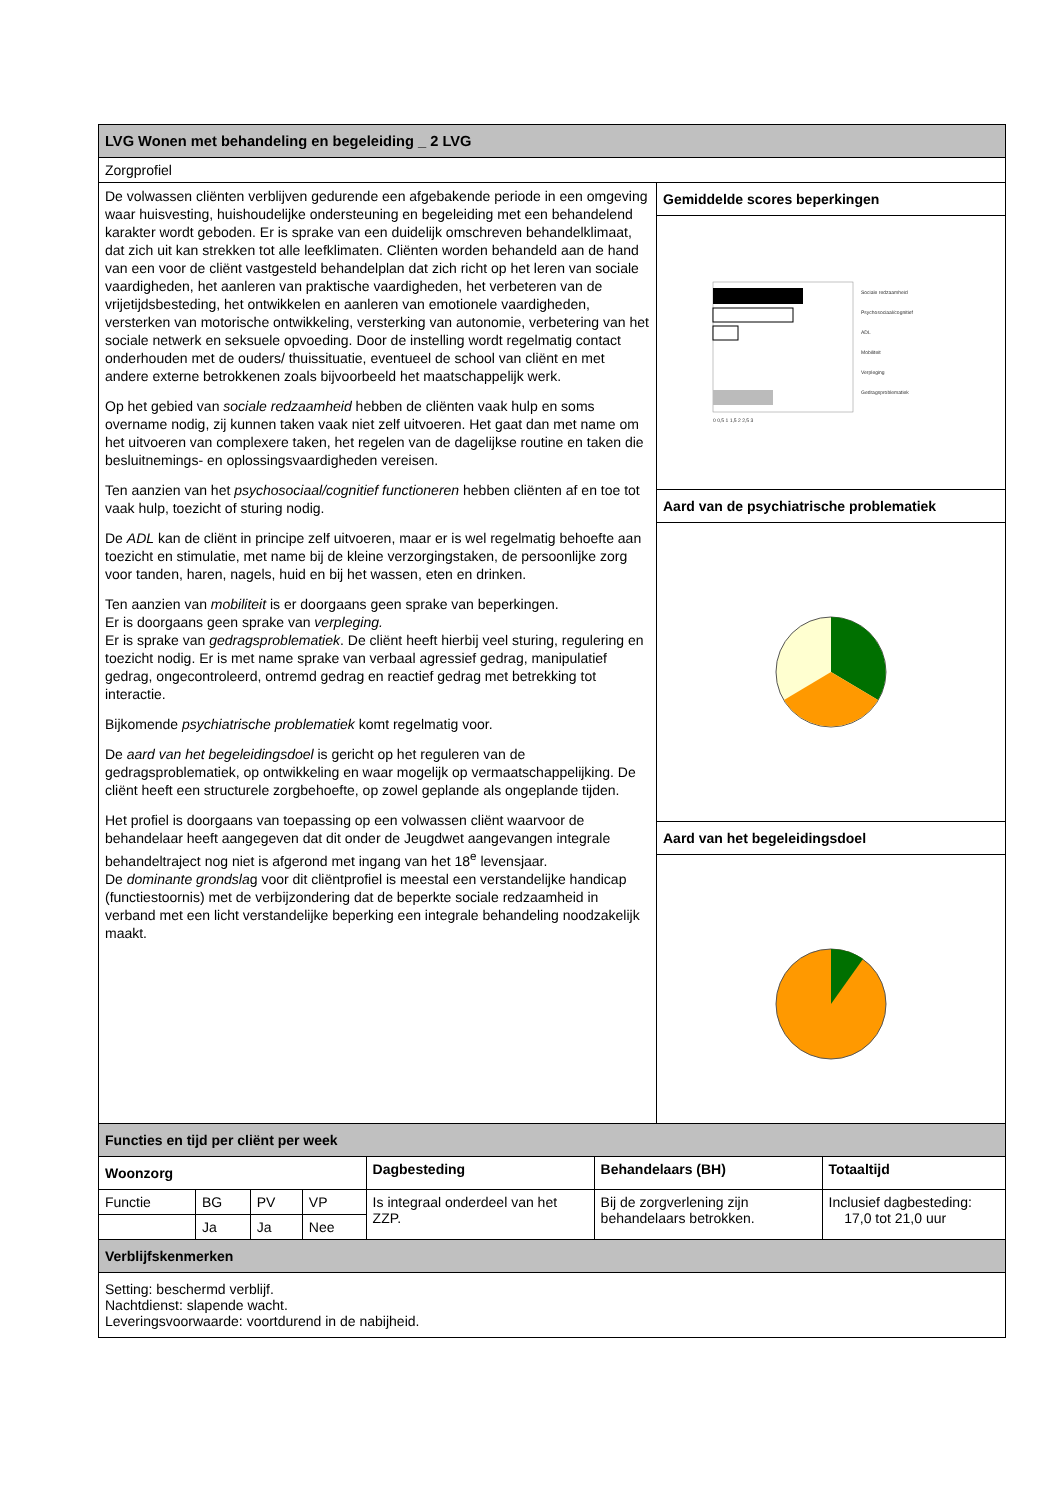| LVG Wonen met behandeling en begeleiding _ 2 LVG | |
| Zorgprofiel | |
| De volwassen cliënten verblijven gedurende een afgebakende periode in een omgeving waar huisvesting, huishoudelijke ondersteuning en begeleiding met een behandelend karakter wordt geboden. Er is sprake van een duidelijk omschreven behandelklimaat, dat zich uit kan strekken tot alle leefklimaten. Cliënten worden behandeld aan de hand van een voor de cliënt vastgesteld behandelplan dat zich richt op het leren van sociale vaardigheden, het aanleren van praktische vaardigheden, het verbeteren van de vrijetijdsbesteding, het ontwikkelen en aanleren van emotionele vaardigheden, versterken van motorische ontwikkeling, versterking van autonomie, verbetering van het sociale netwerk en seksuele opvoeding. Door de instelling wordt regelmatig contact onderhouden met de ouders/ thuissituatie, eventueel de school van cliënt en met andere externe betrokkenen zoals bijvoorbeeld het maatschappelijk werk. Op het gebied van sociale redzaamheid hebben de cliënten vaak hulp en soms overname nodig, zij kunnen taken vaak niet zelf uitvoeren. Het gaat dan met name om het uitvoeren van complexere taken, het regelen van de dagelijkse routine en taken die besluitnemings- en oplossingsvaardigheden vereisen. Ten aanzien van het psychosociaal/cognitief functioneren hebben cliënten af en toe tot vaak hulp, toezicht of sturing nodig. De ADL kan de cliënt in principe zelf uitvoeren, maar er is wel regelmatig behoefte aan toezicht en stimulatie, met name bij de kleine verzorgingstaken, de persoonlijke zorg voor tanden, haren, nagels, huid en bij het wassen, eten en drinken. Ten aanzien van mobiliteit is er doorgaans geen sprake van beperkingen. Er is doorgaans geen sprake van verpleging. Er is sprake van gedragsproblematiek . De cliënt heeft hierbij veel sturing, regulering en toezicht nodig. Er is met name sprake van verbaal agressief gedrag, manipulatief gedrag, ongecontroleerd, ontremd gedrag en reactief gedrag met betrekking tot interactie. Bijkomende psychiatrische problematiek komt regelmatig voor. De aard van het begeleidingsdoel is gericht op het reguleren van de gedragsproblematiek, op ontwikkeling en waar mogelijk op vermaatschappelijking. De cliënt heeft een structurele zorgbehoefte, op zowel geplande als ongeplande tijden. Het profiel is doorgaans van toepassing op een volwassen cliënt waarvoor de behandelaar heeft aangegeven dat dit onder de Jeugdwet aangevangen integrale behandeltraject nog niet is afgerond met ingang van het 18<sup>e</sup> levensjaar. De dominante grondsla g voor dit cliëntprofiel is meestal een verstandelijke handicap (functiestoornis) met de verbijzondering dat de beperkte sociale redzaamheid in verband met een licht verstandelijke beperking een integrale behandeling noodzakelijk maakt. | Gemiddelde scores beperkingen |
| | Sociale redzaamheid Psychosociaal/cognitief ADL Mobiliteit Verpleging Gedragsproblematiek 0 0,5 1 1,5 2 2,5 3 |
| | Aard van de psychiatrische problematiek |
| | Aard van het begeleidingsdoel |
| Functies en tijd per cliënt per week | | | | | | |
| Woonzorg | | | | Dagbesteding | Behandelaars (BH) | Totaaltijd |
| Functie | BG | PV | VP | Is integraal onderdeel van het ZZP. | Bij de zorgverlening zijn behandelaars betrokken. | Inclusief dagbesteding: 17,0 tot 21,0 uur |
| | Ja | Ja | Nee | | | |
| Verblijfskenmerken | | | | | | |
| Setting: beschermd verblijf. Nachtdienst: slapende wacht. Leveringsvoorwaarde: voortdurend in de nabijheid. | | | | | | |